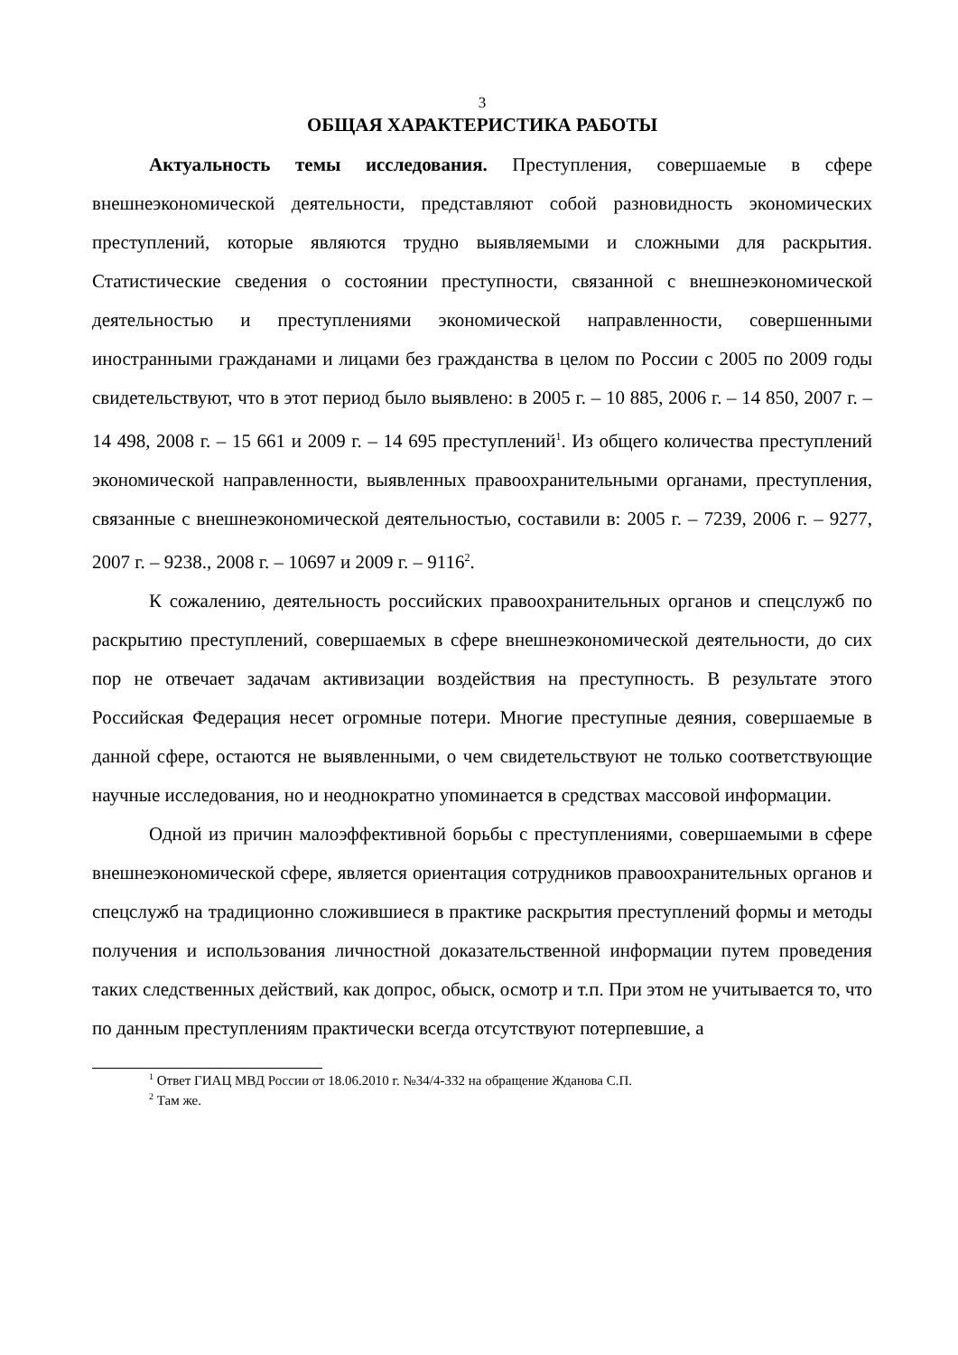3
ОБЩАЯ ХАРАКТЕРИСТИКА РАБОТЫ
Актуальность темы исследования. Преступления, совершаемые в сфере внешнеэкономической деятельности, представляют собой разновидность экономических преступлений, которые являются трудно выявляемыми и сложными для раскрытия. Статистические сведения о состоянии преступности, связанной с внешнеэкономической деятельностью и преступлениями экономической направленности, совершенными иностранными гражданами и лицами без гражданства в целом по России с 2005 по 2009 годы свидетельствуют, что в этот период было выявлено: в 2005 г. – 10 885, 2006 г. – 14 850, 2007 г. – 14 498, 2008 г. – 15 661 и 2009 г. – 14 695 преступлений<sup>1</sup>. Из общего количества преступлений экономической направленности, выявленных правоохранительными органами, преступления, связанные с внешнеэкономической деятельностью, составили в: 2005 г. – 7239, 2006 г. – 9277, 2007 г. – 9238., 2008 г. – 10697 и 2009 г. – 9116<sup>2</sup>.
К сожалению, деятельность российских правоохранительных органов и спецслужб по раскрытию преступлений, совершаемых в сфере внешнеэкономической деятельности, до сих пор не отвечает задачам активизации воздействия на преступность. В результате этого Российская Федерация несет огромные потери. Многие преступные деяния, совершаемые в данной сфере, остаются не выявленными, о чем свидетельствуют не только соответствующие научные исследования, но и неоднократно упоминается в средствах массовой информации.
Одной из причин малоэффективной борьбы с преступлениями, совершаемыми в сфере внешнеэкономической сфере, является ориентация сотрудников правоохранительных органов и спецслужб на традиционно сложившиеся в практике раскрытия преступлений формы и методы получения и использования личностной доказательственной информации путем проведения таких следственных действий, как допрос, обыск, осмотр и т.п. При этом не учитывается то, что по данным преступлениям практически всегда отсутствуют потерпевшие, а
<sup>1</sup> Ответ ГИАЦ МВД России от 18.06.2010 г. №34/4-332 на обращение Жданова С.П.
<sup>2</sup> Там же.